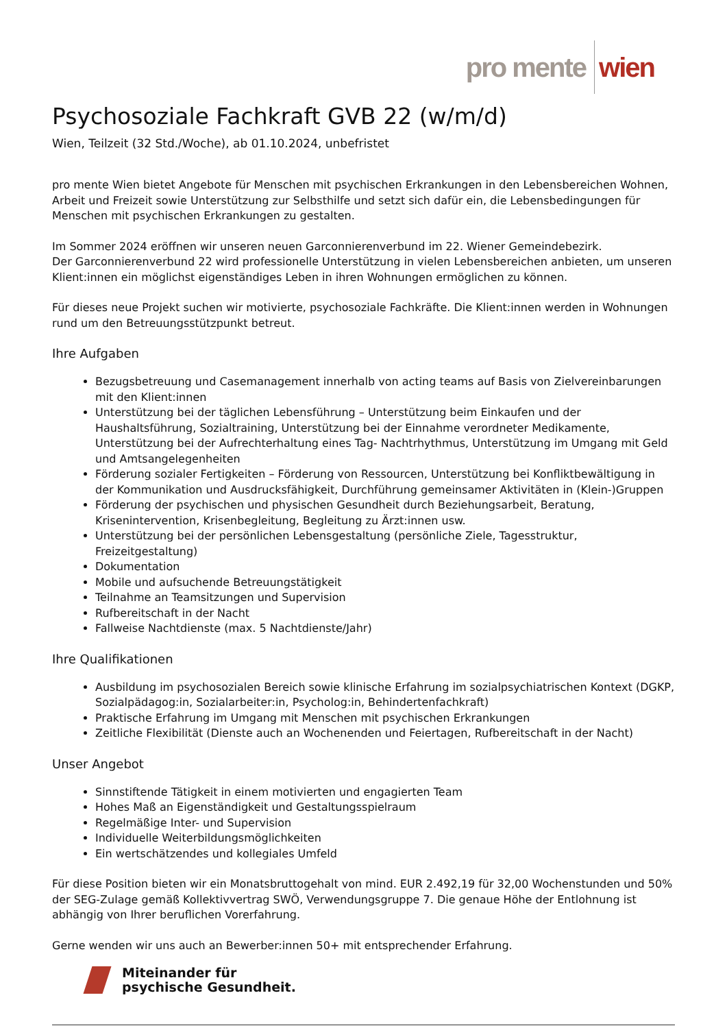pro mente wien
Psychosoziale Fachkraft GVB 22 (w/m/d)
Wien, Teilzeit (32 Std./Woche), ab 01.10.2024, unbefristet
pro mente Wien bietet Angebote für Menschen mit psychischen Erkrankungen in den Lebensbereichen Wohnen, Arbeit und Freizeit sowie Unterstützung zur Selbsthilfe und setzt sich dafür ein, die Lebensbedingungen für Menschen mit psychischen Erkrankungen zu gestalten.
Im Sommer 2024 eröffnen wir unseren neuen Garconnierenverbund im 22. Wiener Gemeindebezirk.
Der Garconnierenverbund 22 wird professionelle Unterstützung in vielen Lebensbereichen anbieten, um unseren Klient:innen ein möglichst eigenständiges Leben in ihren Wohnungen ermöglichen zu können.
Für dieses neue Projekt suchen wir motivierte, psychosoziale Fachkräfte. Die Klient:innen werden in Wohnungen rund um den Betreuungsstützpunkt betreut.
Ihre Aufgaben
Bezugsbetreuung und Casemanagement innerhalb von acting teams auf Basis von Zielvereinbarungen mit den Klient:innen
Unterstützung bei der täglichen Lebensführung – Unterstützung beim Einkaufen und der Haushaltsführung, Sozialtraining, Unterstützung bei der Einnahme verordneter Medikamente, Unterstützung bei der Aufrechterhaltung eines Tag- Nachtrhythmus, Unterstützung im Umgang mit Geld und Amtsangelegenheiten
Förderung sozialer Fertigkeiten – Förderung von Ressourcen, Unterstützung bei Konfliktbewältigung in der Kommunikation und Ausdrucksfähigkeit, Durchführung gemeinsamer Aktivitäten in (Klein-)Gruppen
Förderung der psychischen und physischen Gesundheit durch Beziehungsarbeit, Beratung, Krisenintervention, Krisenbegleitung, Begleitung zu Ärzt:innen usw.
Unterstützung bei der persönlichen Lebensgestaltung (persönliche Ziele, Tagesstruktur, Freizeitgestaltung)
Dokumentation
Mobile und aufsuchende Betreuungstätigkeit
Teilnahme an Teamsitzungen und Supervision
Rufbereitschaft in der Nacht
Fallweise Nachtdienste (max. 5 Nachtdienste/Jahr)
Ihre Qualifikationen
Ausbildung im psychosozialen Bereich sowie klinische Erfahrung im sozialpsychiatrischen Kontext (DGKP, Sozialpädagog:in, Sozialarbeiter:in, Psycholog:in, Behindertenfachkraft)
Praktische Erfahrung im Umgang mit Menschen mit psychischen Erkrankungen
Zeitliche Flexibilität (Dienste auch an Wochenenden und Feiertagen, Rufbereitschaft in der Nacht)
Unser Angebot
Sinnstiftende Tätigkeit in einem motivierten und engagierten Team
Hohes Maß an Eigenständigkeit und Gestaltungsspielraum
Regelmäßige Inter- und Supervision
Individuelle Weiterbildungsmöglichkeiten
Ein wertschätzendes und kollegiales Umfeld
Für diese Position bieten wir ein Monatsbruttogehalt von mind. EUR 2.492,19 für 32,00 Wochenstunden und 50% der SEG-Zulage gemäß Kollektivvertrag SWÖ, Verwendungsgruppe 7. Die genaue Höhe der Entlohnung ist abhängig von Ihrer beruflichen Vorerfahrung.
Gerne wenden wir uns auch an Bewerber:innen 50+ mit entsprechender Erfahrung.
Miteinander für
psychische Gesundheit.